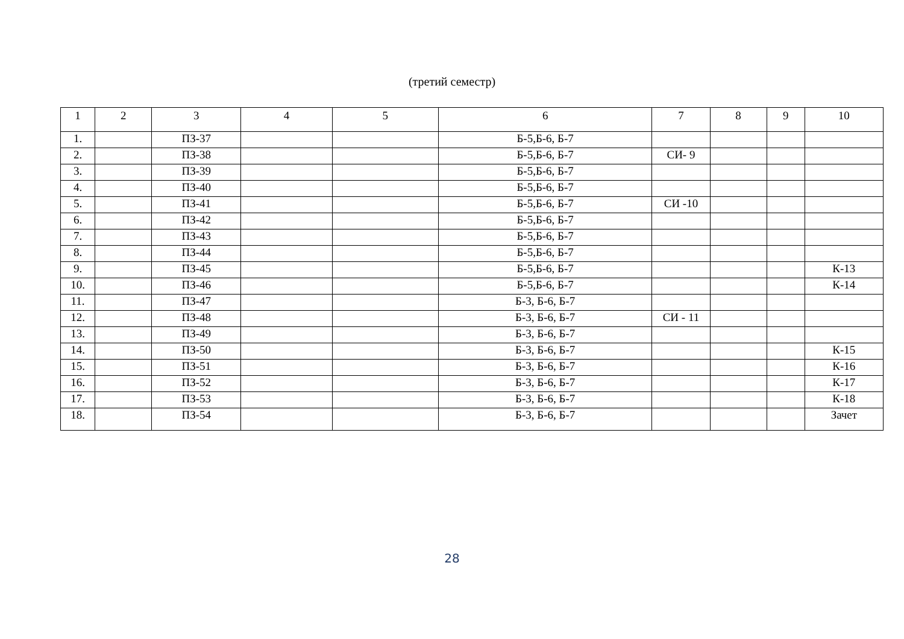(третий семестр)
| 1 | 2 | 3 | 4 | 5 | 6 | 7 | 8 | 9 | 10 |
| 1. | | ПЗ-37 | | | Б-5,Б-6, Б-7 | | | | |
| 2. | | ПЗ-38 | | | Б-5,Б-6, Б-7 | СИ- 9 | | | |
| 3. | | ПЗ-39 | | | Б-5,Б-6, Б-7 | | | | |
| 4. | | ПЗ-40 | | | Б-5,Б-6, Б-7 | | | | |
| 5. | | ПЗ-41 | | | Б-5,Б-6, Б-7 | СИ -10 | | | |
| 6. | | ПЗ-42 | | | Б-5,Б-6, Б-7 | | | | |
| 7. | | ПЗ-43 | | | Б-5,Б-6, Б-7 | | | | |
| 8. | | ПЗ-44 | | | Б-5,Б-6, Б-7 | | | | |
| 9. | | ПЗ-45 | | | Б-5,Б-6, Б-7 | | | | К-13 |
| 10. | | ПЗ-46 | | | Б-5,Б-6, Б-7 | | | | К-14 |
| 11. | | ПЗ-47 | | | Б-3, Б-6, Б-7 | | | | |
| 12. | | ПЗ-48 | | | Б-3, Б-6, Б-7 | СИ - 11 | | | |
| 13. | | ПЗ-49 | | | Б-3, Б-6, Б-7 | | | | |
| 14. | | ПЗ-50 | | | Б-3, Б-6, Б-7 | | | | К-15 |
| 15. | | ПЗ-51 | | | Б-3, Б-6, Б-7 | | | | К-16 |
| 16. | | ПЗ-52 | | | Б-3, Б-6, Б-7 | | | | К-17 |
| 17. | | ПЗ-53 | | | Б-3, Б-6, Б-7 | | | | К-18 |
| 18. | | ПЗ-54 | | | Б-3, Б-6, Б-7 | | | | Зачет |
28